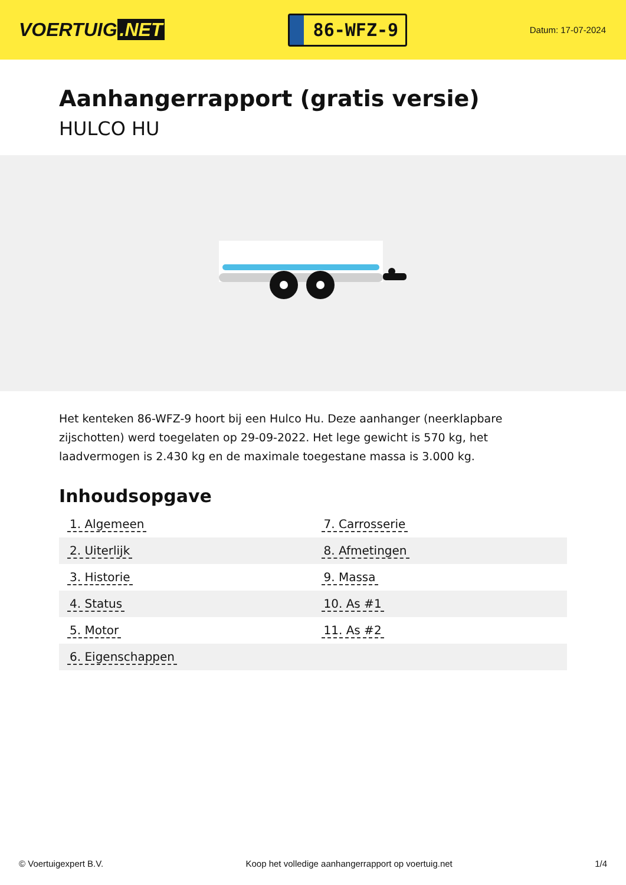VOERTUIG.NET
86-WFZ-9
Datum: 17-07-2024
Aanhangerrapport (gratis versie)
HULCO HU
Het kenteken 86-WFZ-9 hoort bij een Hulco Hu. Deze aanhanger (neerklapbare zijschotten) werd toegelaten op 29-09-2022. Het lege gewicht is 570 kg, het laadvermogen is 2.430 kg en de maximale toegestane massa is 3.000 kg.
Inhoudsopgave
| 1. Algemeen | 7. Carrosserie |
| 2. Uiterlijk | 8. Afmetingen |
| 3. Historie | 9. Massa |
| 4. Status | 10. As #1 |
| 5. Motor | 11. As #2 |
| 6. Eigenschappen | |
© Voertuigexpert B.V. Koop het volledige aanhangerrapport op voertuig.net
1/4